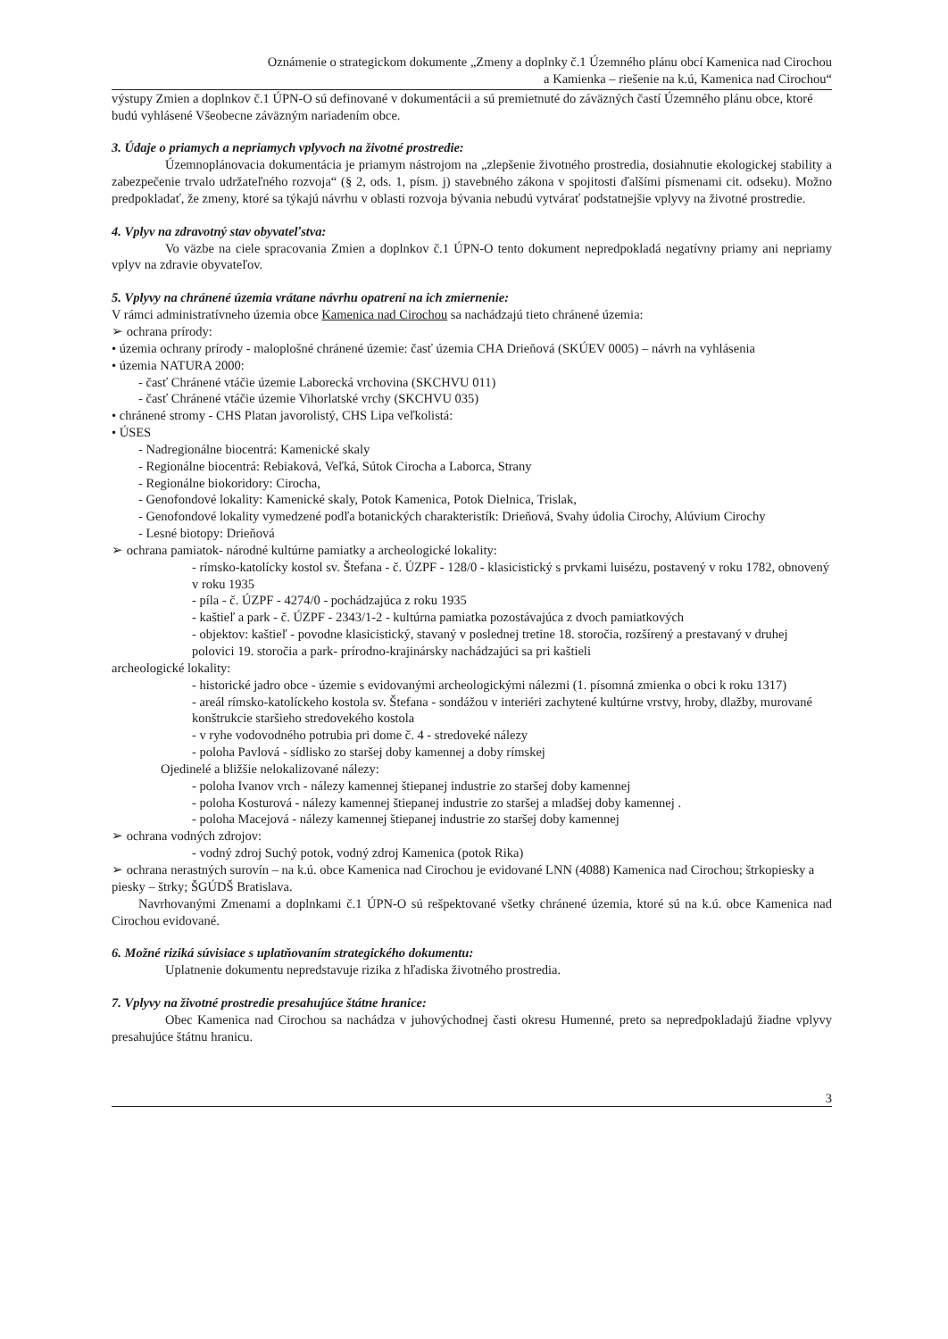Oznámenie o strategickom dokumente „Zmeny a doplnky č.1 Územného plánu obcí Kamenica nad Cirochou
a Kamienka – riešenie na k.ú, Kamenica nad Cirochou“
výstupy Zmien a doplnkov č.1 ÚPN-O sú definované v dokumentácii a sú premietnuté do záväzných častí Územného plánu obce, ktoré budú vyhlásené Všeobecne záväzným nariadením obce.
3. Údaje o priamych a nepriamych vplyvoch na životné prostredie:
Územnoplánovacia dokumentácia je priamym nástrojom na „zlepšenie životného prostredia, dosiahnutie ekologickej stability a zabezpečenie trvalo udržateľného rozvoja“ (§ 2, ods. 1, písm. j) stavebného zákona v spojitosti ďalšími písmenami cit. odseku). Možno predpokladať, že zmeny, ktoré sa týkajú návrhu v oblasti rozvoja bývania nebudú vytvárať podstatnejšie vplyvy na životné prostredie.
4. Vplyv na zdravotný stav obyvateľstva:
Vo väzbe na ciele spracovania Zmien a doplnkov č.1 ÚPN-O tento dokument nepredpokladá negatívny priamy ani nepriamy vplyv na zdravie obyvateľov.
5. Vplyvy na chránené územia vrátane návrhu opatrení na ich zmiernenie:
V rámci administratívneho územia obce Kamenica nad Cirochou sa nachádzajú tieto chránené územia:
➢ ochrana prírody:
• územia ochrany prírody - maloplošné chránené územie: časť územia CHA Drieňová (SKÚEV 0005) – návrh na vyhlásenia
• územia NATURA 2000:
- časť Chránené vtáčie územie Laborecká vrchovina (SKCHVU 011)
- časť Chránené vtáčie územie Vihorlatské vrchy (SKCHVU 035)
• chránené stromy - CHS Platan javorolistý, CHS Lipa veľkolistá:
• ÚSES
- Nadregionálne biocentrá: Kamenické skaly
- Regionálne biocentrá: Rebiaková, Veľká, Sútok Cirocha a Laborca, Strany
- Regionálne biokoridory: Cirocha,
- Genofondové lokality: Kamenické skaly, Potok Kamenica, Potok Dielnica, Trislak,
- Genofondové lokality vymedzené podľa botanických charakteristík: Drieňová, Svahy údolia Cirochy, Alúvium Cirochy
- Lesné biotopy: Drieňová
➢ ochrana pamiatok- národné kultúrne pamiatky a archeologické lokality:
- rímsko-katolícky kostol sv. Štefana - č. ÚZPF - 128/0 - klasicistický s prvkami luisézu, postavený v roku 1782, obnovený v roku 1935
- píla - č. ÚZPF - 4274/0 - pochádzajúca z roku 1935
- kaštieľ a park - č. ÚZPF - 2343/1-2 - kultúrna pamiatka pozostávajúca z dvoch pamiatkových
- objektov: kaštieľ - povodne klasicistický, stavaný v poslednej tretine 18. storočia, rozšírený a prestavaný v druhej polovici 19. storočia a park- prírodno-krajinársky nachádzajúci sa pri kaštieli
archeologické lokality:
- historické jadro obce - územie s evidovanými archeologickými nálezmi (1. písomná zmienka o obci k roku 1317)
- areál rímsko-katolíckeho kostola sv. Štefana - sondážou v interiéri zachytené kultúrne vrstvy, hroby, dlažby, murované konštrukcie staršieho stredovekého kostola
- v ryhe vodovodného potrubia pri dome č. 4 - stredoveké nálezy
- poloha Pavlová - sídlisko zo staršej doby kamennej a doby rímskej
Ojedinelé a bližšie nelokalizované nálezy:
- poloha Ivanov vrch - nálezy kamennej štiepanej industrie zo staršej doby kamennej
- poloha Kosturová - nálezy kamennej štiepanej industrie zo staršej a mladšej doby kamennej .
- poloha Macejová - nálezy kamennej štiepanej industrie zo staršej doby kamennej
➢ ochrana vodných zdrojov:
- vodný zdroj Suchý potok, vodný zdroj Kamenica (potok Rika)
➢ ochrana nerastných surovín – na k.ú. obce Kamenica nad Cirochou je evidované LNN (4088) Kamenica nad Cirochou; štrkopiesky a piesky – štrky; ŠGÚDŠ Bratislava.
Navrhovanými Zmenami a doplnkami č.1 ÚPN-O sú rešpektované všetky chránené územia, ktoré sú na k.ú. obce Kamenica nad Cirochou evidované.
6. Možné riziká súvisiace s uplatňovaním strategického dokumentu:
Uplatnenie dokumentu nepredstavuje rizika z hľadiska životného prostredia.
7. Vplyvy na životné prostredie presahujúce štátne hranice:
Obec Kamenica nad Cirochou sa nachádza v juhovýchodnej časti okresu Humenné, preto sa nepredpokladajú žiadne vplyvy presahujúce štátnu hranicu.
3